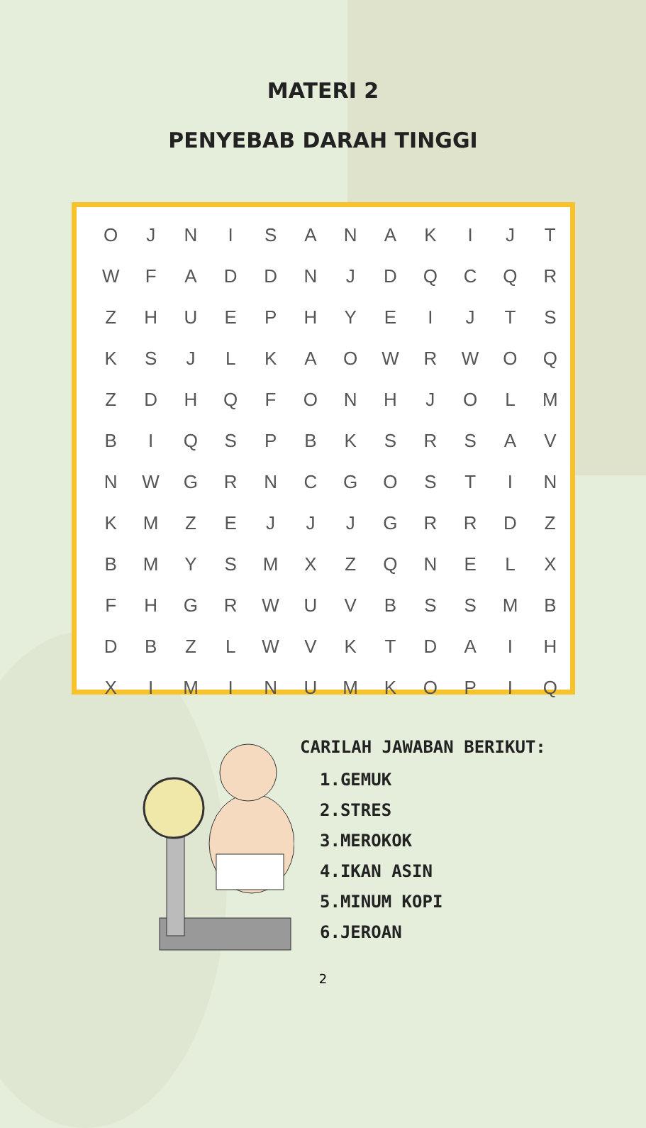MATERI 2
PENYEBAB DARAH TINGGI
| O | J | N | I | S | A | N | A | K | I | J | T |
| W | F | A | D | D | N | J | D | Q | C | Q | R |
| Z | H | U | E | P | H | Y | E | I | J | T | S |
| K | S | J | L | K | A | O | W | R | W | O | Q |
| Z | D | H | Q | F | O | N | H | J | O | L | M |
| B | I | Q | S | P | B | K | S | R | S | A | V |
| N | W | G | R | N | C | G | O | S | T | I | N |
| K | M | Z | E | J | J | J | G | R | R | D | Z |
| B | M | Y | S | M | X | Z | Q | N | E | L | X |
| F | H | G | R | W | U | V | B | S | S | M | B |
| D | B | Z | L | W | V | K | T | D | A | I | H |
| X | I | M | I | N | U | M | K | O | P | I | Q |
CARILAH JAWABAN BERIKUT:
1.GEMUK
2.STRES
3.MEROKOK
4.IKAN ASIN
5.MINUM KOPI
6.JEROAN
2